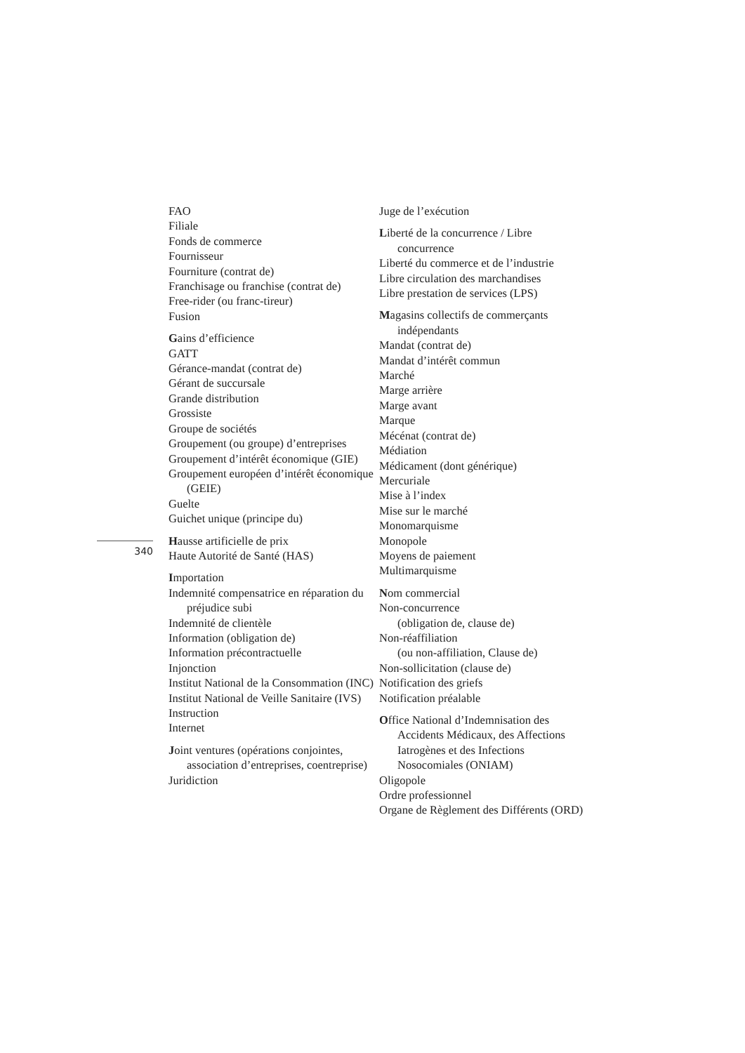340
FAO
Filiale
Fonds de commerce
Fournisseur
Fourniture (contrat de)
Franchisage ou franchise (contrat de)
Free-rider (ou franc-tireur)
Fusion
Gains d’efficience
GATT
Gérance-mandat (contrat de)
Gérant de succursale
Grande distribution
Grossiste
Groupe de sociétés
Groupement (ou groupe) d’entreprises
Groupement d’intérêt économique (GIE)
Groupement européen d’intérêt économique (GEIE)
Guelte
Guichet unique (principe du)
Hausse artificielle de prix
Haute Autorité de Santé (HAS)
Importation
Indemnité compensatrice en réparation du préjudice subi
Indemnité de clientèle
Information (obligation de)
Information précontractuelle
Injonction
Institut National de la Consommation (INC)
Institut National de Veille Sanitaire (IVS)
Instruction
Internet
Joint ventures (opérations conjointes, association d’entreprises, coentreprise)
Juridiction
Juge de l’exécution
Liberté de la concurrence / Libre concurrence
Liberté du commerce et de l’industrie
Libre circulation des marchandises
Libre prestation de services (LPS)
Magasins collectifs de commerçants indépendants
Mandat (contrat de)
Mandat d’intérêt commun
Marché
Marge arrière
Marge avant
Marque
Mécénat (contrat de)
Médiation
Médicament (dont générique)
Mercuriale
Mise à l’index
Mise sur le marché
Monomarquisme
Monopole
Moyens de paiement
Multimarquisme
Nom commercial
Non-concurrence
(obligation de, clause de)
Non-réaffiliation
(ou non-affiliation, Clause de)
Non-sollicitation (clause de)
Notification des griefs
Notification préalable
Office National d’Indemnisation des Accidents Médicaux, des Affections Iatrogènes et des Infections Nosocomiales (ONIAM)
Oligopole
Ordre professionnel
Organe de Règlement des Différents (ORD)